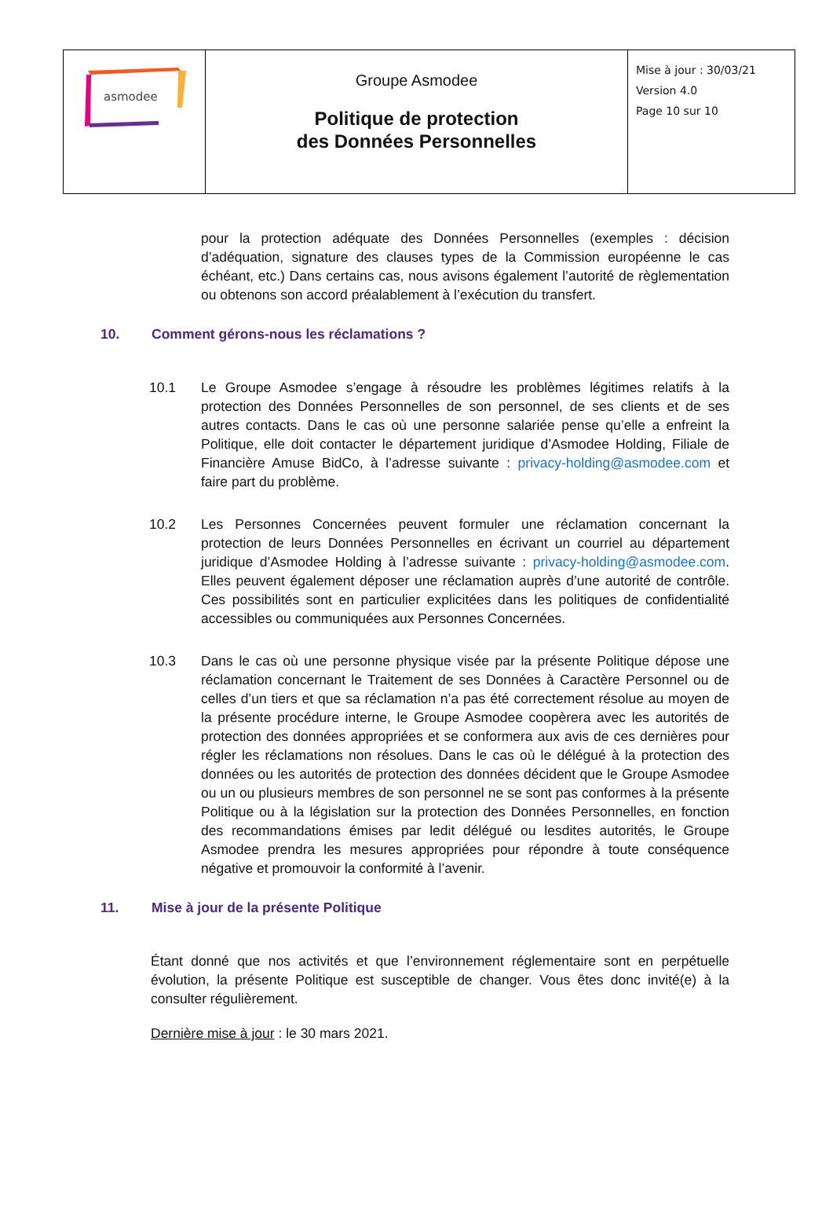| asmodee | Groupe Asmodee Politique de protection des Données Personnelles | Mise à jour : 30/03/21 Version 4.0 Page 10 sur 10 |
pour la protection adéquate des Données Personnelles (exemples : décision d’adéquation, signature des clauses types de la Commission européenne le cas échéant, etc.) Dans certains cas, nous avisons également l’autorité de règlementation ou obtenons son accord préalablement à l’exécution du transfert.
10. Comment gérons-nous les réclamations ?
10.1 Le Groupe Asmodee s’engage à résoudre les problèmes légitimes relatifs à la protection des Données Personnelles de son personnel, de ses clients et de ses autres contacts. Dans le cas où une personne salariée pense qu’elle a enfreint la Politique, elle doit contacter le département juridique d’Asmodee Holding, Filiale de Financière Amuse BidCo, à l’adresse suivante : privacy-holding@asmodee.com et faire part du problème.
10.2 Les Personnes Concernées peuvent formuler une réclamation concernant la protection de leurs Données Personnelles en écrivant un courriel au département juridique d’Asmodee Holding à l’adresse suivante : privacy-holding@asmodee.com. Elles peuvent également déposer une réclamation auprès d’une autorité de contrôle. Ces possibilités sont en particulier explicitées dans les politiques de confidentialité accessibles ou communiquées aux Personnes Concernées.
10.3 Dans le cas où une personne physique visée par la présente Politique dépose une réclamation concernant le Traitement de ses Données à Caractère Personnel ou de celles d’un tiers et que sa réclamation n’a pas été correctement résolue au moyen de la présente procédure interne, le Groupe Asmodee coopèrera avec les autorités de protection des données appropriées et se conformera aux avis de ces dernières pour régler les réclamations non résolues. Dans le cas où le délégué à la protection des données ou les autorités de protection des données décident que le Groupe Asmodee ou un ou plusieurs membres de son personnel ne se sont pas conformes à la présente Politique ou à la législation sur la protection des Données Personnelles, en fonction des recommandations émises par ledit délégué ou lesdites autorités, le Groupe Asmodee prendra les mesures appropriées pour répondre à toute conséquence négative et promouvoir la conformité à l’avenir.
11. Mise à jour de la présente Politique
Étant donné que nos activités et que l’environnement réglementaire sont en perpétuelle évolution, la présente Politique est susceptible de changer. Vous êtes donc invité(e) à la consulter régulièrement.
Dernière mise à jour : le 30 mars 2021.